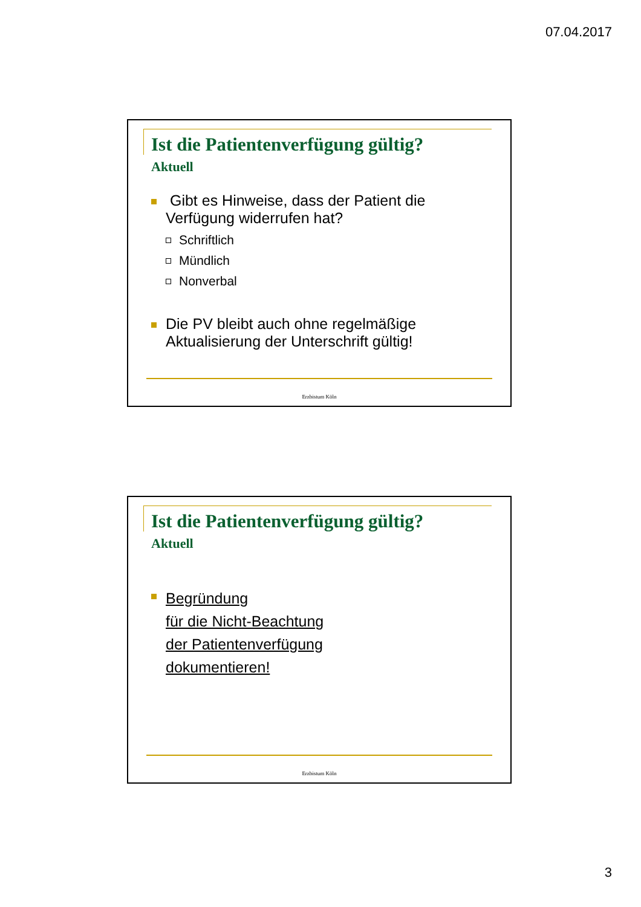07.04.2017
Ist die Patientenverfügung gültig?
Aktuell
Gibt es Hinweise, dass der Patient die Verfügung widerrufen hat?
Schriftlich
Mündlich
Nonverbal
Die PV bleibt auch ohne regelmäßige Aktualisierung der Unterschrift gültig!
Erzbistum Köln
Ist die Patientenverfügung gültig?
Aktuell
Begründung
für die Nicht-Beachtung
der Patientenverfügung
dokumentieren!
Erzbistum Köln
3